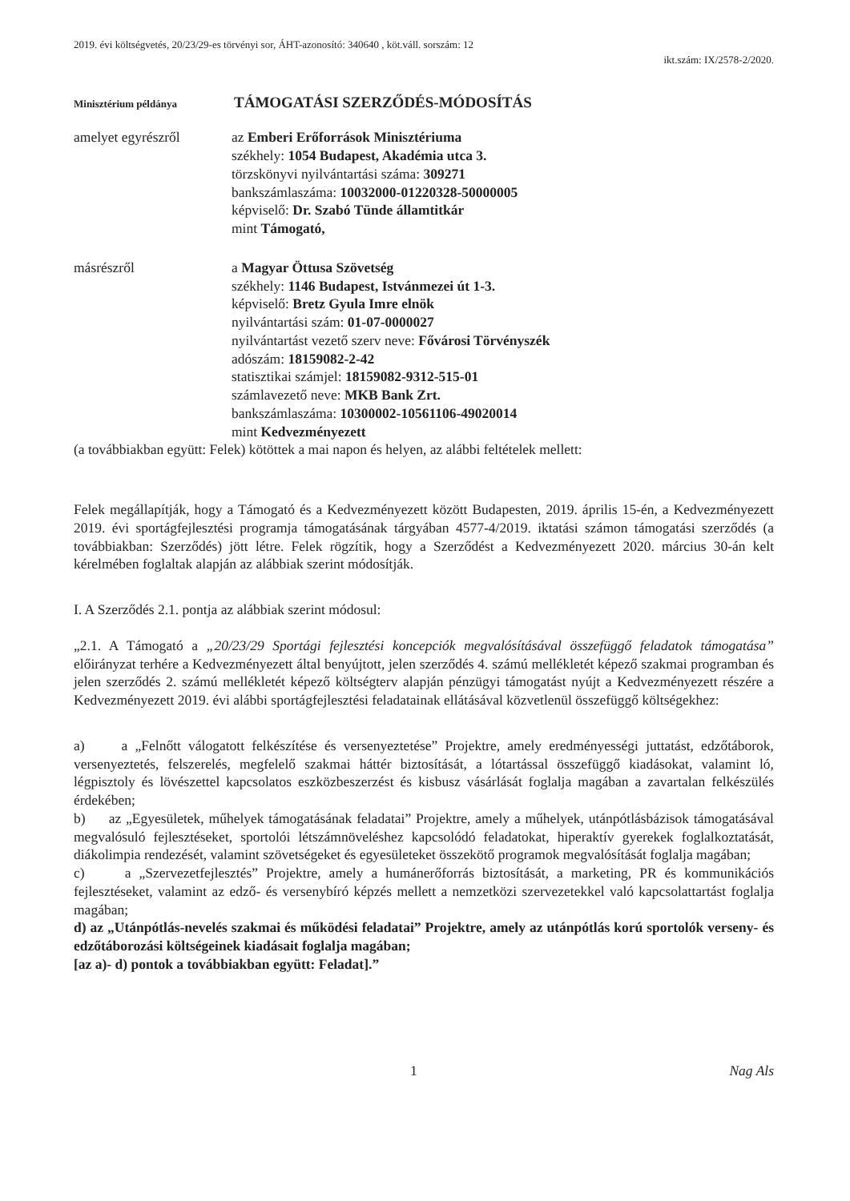2019. évi költségvetés, 20/23/29-es törvényi sor, ÁHT-azonosító: 340640 , köt.váll. sorszám: 12
ikt.szám: IX/2578-2/2020.
Minisztérium példánya
TÁMOGATÁSI SZERZŐDÉS-MÓDOSÍTÁS
amelyet egyrészről az Emberi Erőforrások Minisztériuma
székhely: 1054 Budapest, Akadémia utca 3.
törzskönyvi nyilvántartási száma: 309271
bankszámlaszáma: 10032000-01220328-50000005
képviselő: Dr. Szabó Tünde államtitkár
mint Támogató,
másrészről a Magyar Öttusa Szövetség
székhely: 1146 Budapest, Istvánmezei út 1-3.
képviselő: Bretz Gyula Imre elnök
nyilvántartási szám: 01-07-0000027
nyilvántartást vezető szerv neve: Fővárosi Törvényszék
adószám: 18159082-2-42
statisztikai számjel: 18159082-9312-515-01
számlavezető neve: MKB Bank Zrt.
bankszámlaszáma: 10300002-10561106-49020014
mint Kedvezményezett
(a továbbiakban együtt: Felek) kötöttek a mai napon és helyen, az alábbi feltételek mellett:
Felek megállapítják, hogy a Támogató és a Kedvezményezett között Budapesten, 2019. április 15-én, a Kedvezményezett 2019. évi sportágfejlesztési programja támogatásának tárgyában 4577-4/2019. iktatási számon támogatási szerződés (a továbbiakban: Szerződés) jött létre. Felek rögzítik, hogy a Szerződést a Kedvezményezett 2020. március 30-án kelt kérelmében foglaltak alapján az alábbiak szerint módosítják.
I. A Szerződés 2.1. pontja az alábbiak szerint módosul:
„2.1. A Támogató a „20/23/29 Sportági fejlesztési koncepciók megvalósításával összefüggő feladatok támogatása” előirányzat terhére a Kedvezményezett által benyújtott, jelen szerződés 4. számú mellékletét képező szakmai programban és jelen szerződés 2. számú mellékletét képező költségterv alapján pénzügyi támogatást nyújt a Kedvezményezett részére a Kedvezményezett 2019. évi alábbi sportágfejlesztési feladatainak ellátásával közvetlenül összefüggő költségekhez:
a) a „Felnőtt válogatott felkészítése és versenyeztetése” Projektre, amely eredményességi juttatást, edzőtáborok, versenyeztetés, felszerelés, megfelelő szakmai háttér biztosítását, a lótartással összefüggő kiadásokat, valamint ló, légpisztoly és lövészettel kapcsolatos eszközbeszerzést és kisbusz vásárlását foglalja magában a zavartalan felkészülés érdekében;
b) az „Egyesületek, műhelyek támogatásának feladatai” Projektre, amely a műhelyek, utánpótlásbázisok támogatásával megvalósuló fejlesztéseket, sportolói létszámnöveléshez kapcsolódó feladatokat, hiperaktív gyerekek foglalkoztatását, diákolimpia rendezését, valamint szövetségeket és egyesületeket összekötő programok megvalósítását foglalja magában;
c) a „Szervezetfejlesztés” Projektre, amely a humánerőforrás biztosítását, a marketing, PR és kommunikációs fejlesztéseket, valamint az edző- és versenybíró képzés mellett a nemzetközi szervezetekkel való kapcsolattartást foglalja magában;
d) az „Utánpótlás-nevelés szakmai és működési feladatai” Projektre, amely az utánpótlás korú sportolók verseny- és edzőtáborozási költségeinek kiadásait foglalja magában;
[az a)- d) pontok a továbbiakban együtt: Feladat].”
1 Nag Als